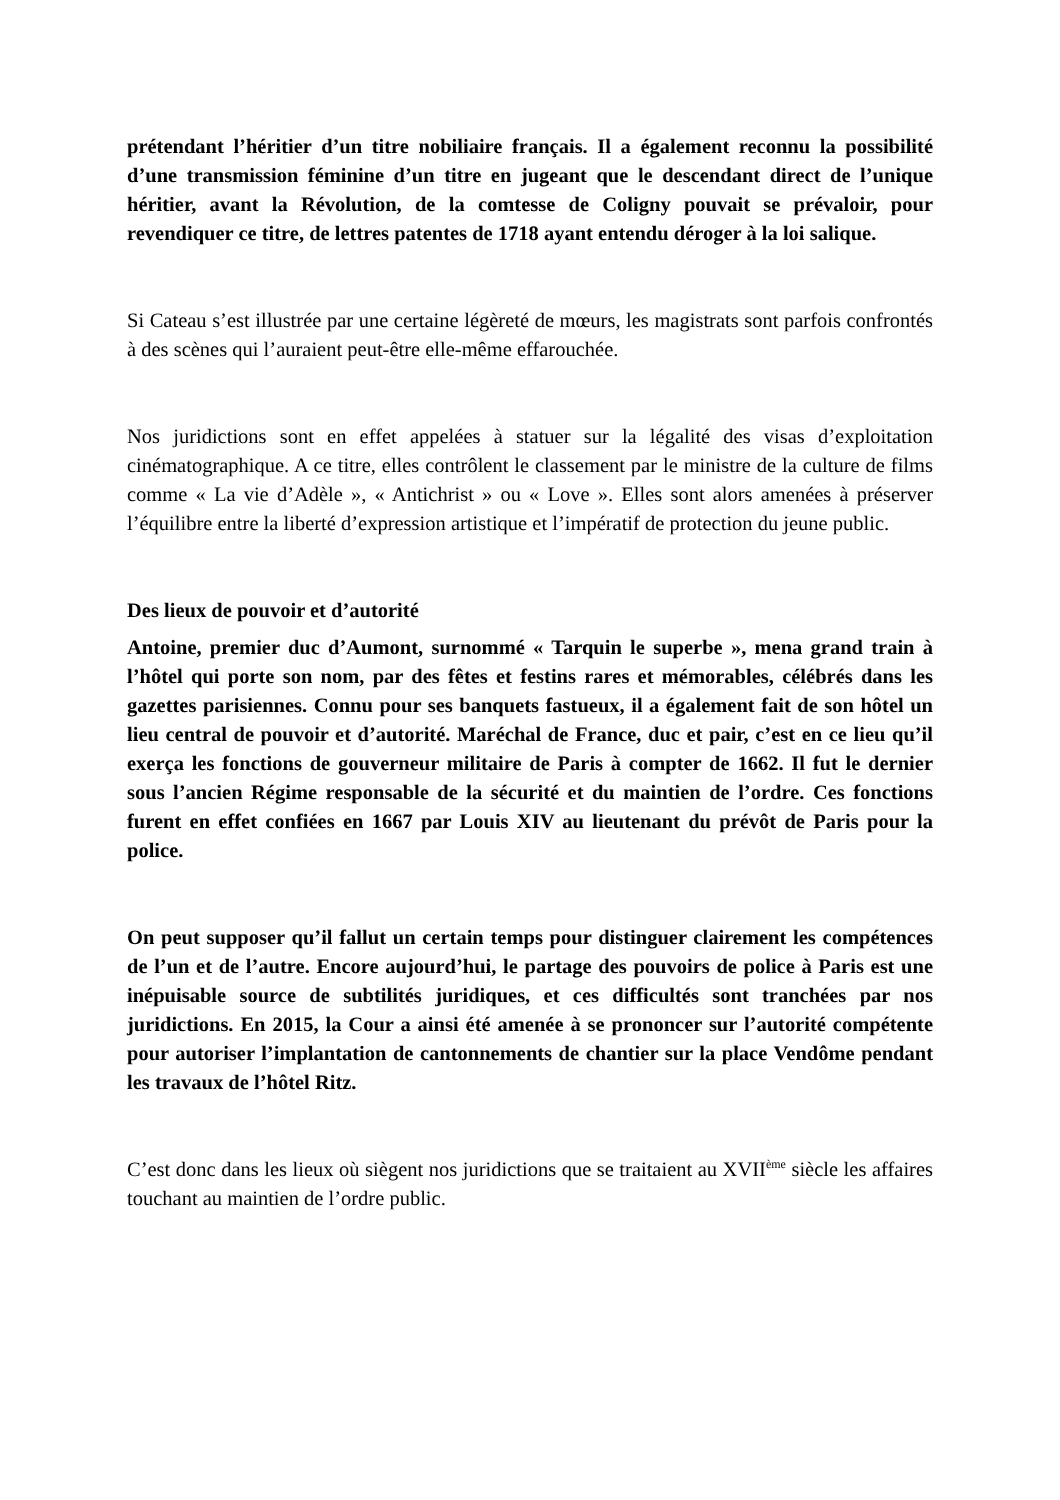prétendant l’héritier d’un titre nobiliaire français. Il a également reconnu la possibilité d’une transmission féminine d’un titre en jugeant que le descendant direct de l’unique héritier, avant la Révolution, de la comtesse de Coligny pouvait se prévaloir, pour revendiquer ce titre, de lettres patentes de 1718 ayant entendu déroger à la loi salique.
Si Cateau s’est illustrée par une certaine légèreté de mœurs, les magistrats sont parfois confrontés à des scènes qui l’auraient peut-être elle-même effarouchée.
Nos juridictions sont en effet appelées à statuer sur la légalité des visas d’exploitation cinématographique. A ce titre, elles contrôlent le classement par le ministre de la culture de films comme « La vie d’Adèle », « Antichrist » ou « Love ». Elles sont alors amenées à préserver l’équilibre entre la liberté d’expression artistique et l’impératif de protection du jeune public.
Des lieux de pouvoir et d’autorité
Antoine, premier duc d’Aumont, surnommé « Tarquin le superbe », mena grand train à l’hôtel qui porte son nom, par des fêtes et festins rares et mémorables, célébrés dans les gazettes parisiennes. Connu pour ses banquets fastueux, il a également fait de son hôtel un lieu central de pouvoir et d’autorité. Maréchal de France, duc et pair, c’est en ce lieu qu’il exerça les fonctions de gouverneur militaire de Paris à compter de 1662. Il fut le dernier sous l’ancien Régime responsable de la sécurité et du maintien de l’ordre. Ces fonctions furent en effet confiées en 1667 par Louis XIV au lieutenant du prévôt de Paris pour la police.
On peut supposer qu’il fallut un certain temps pour distinguer clairement les compétences de l’un et de l’autre. Encore aujourd’hui, le partage des pouvoirs de police à Paris est une inépuisable source de subtilités juridiques, et ces difficultés sont tranchées par nos juridictions. En 2015, la Cour a ainsi été amenée à se prononcer sur l’autorité compétente pour autoriser l’implantation de cantonnements de chantier sur la place Vendôme pendant les travaux de l’hôtel Ritz.
C’est donc dans les lieux où siègent nos juridictions que se traitaient au XVII<sup>ème</sup> siècle les affaires touchant au maintien de l’ordre public.